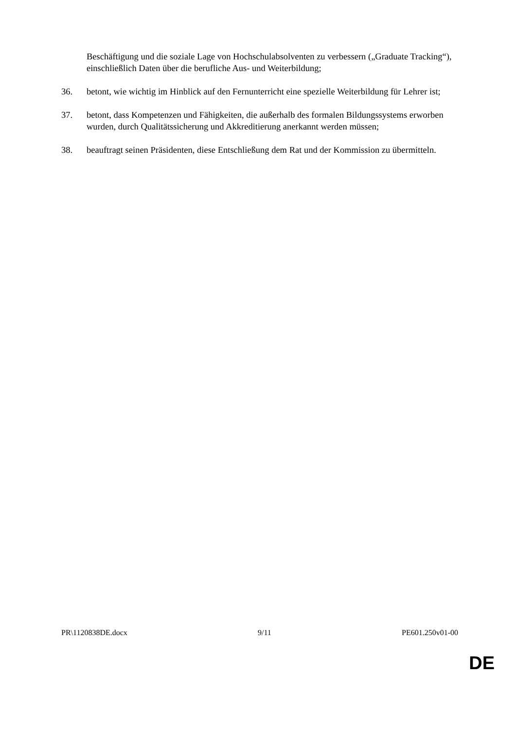Beschäftigung und die soziale Lage von Hochschulabsolventen zu verbessern („Graduate Tracking“), einschließlich Daten über die berufliche Aus- und Weiterbildung;
36. betont, wie wichtig im Hinblick auf den Fernunterricht eine spezielle Weiterbildung für Lehrer ist;
37. betont, dass Kompetenzen und Fähigkeiten, die außerhalb des formalen Bildungssystems erworben wurden, durch Qualitätssicherung und Akkreditierung anerkannt werden müssen;
38. beauftragt seinen Präsidenten, diese Entschließung dem Rat und der Kommission zu übermitteln.
PR\1120838DE.docx 9/11 PE601.250v01-00
DE